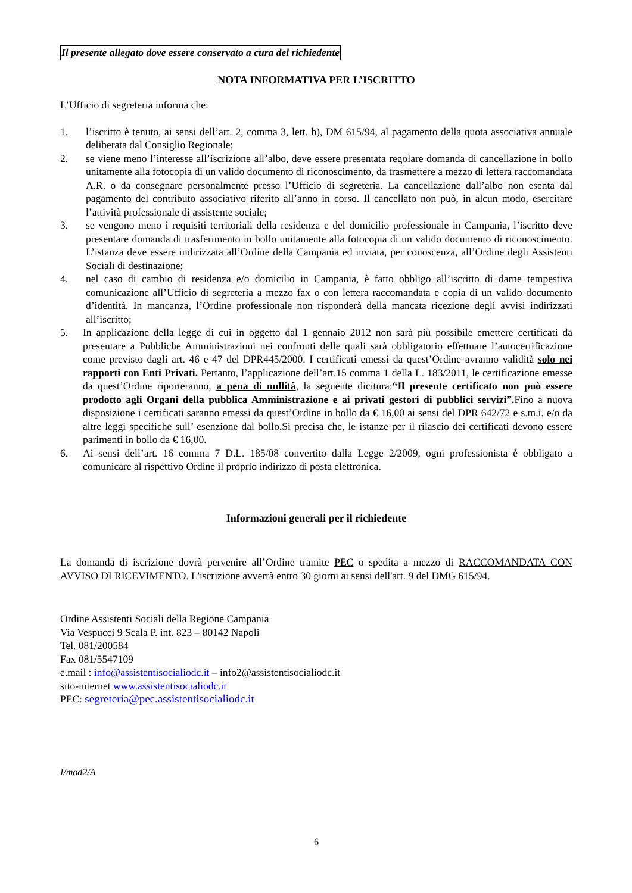Il presente allegato dove essere conservato a cura del richiedente
NOTA INFORMATIVA PER L’ISCRITTO
L’Ufficio di segreteria informa che:
1. l’iscritto è tenuto, ai sensi dell’art. 2, comma 3, lett. b), DM 615/94, al pagamento della quota associativa annuale deliberata dal Consiglio Regionale;
2. se viene meno l’interesse all’iscrizione all’albo, deve essere presentata regolare domanda di cancellazione in bollo unitamente alla fotocopia di un valido documento di riconoscimento, da trasmettere a mezzo di lettera raccomandata A.R. o da consegnare personalmente presso l’Ufficio di segreteria. La cancellazione dall’albo non esenta dal pagamento del contributo associativo riferito all’anno in corso. Il cancellato non può, in alcun modo, esercitare l’attività professionale di assistente sociale;
3. se vengono meno i requisiti territoriali della residenza e del domicilio professionale in Campania, l’iscritto deve presentare domanda di trasferimento in bollo unitamente alla fotocopia di un valido documento di riconoscimento. L’istanza deve essere indirizzata all’Ordine della Campania ed inviata, per conoscenza, all’Ordine degli Assistenti Sociali di destinazione;
4. nel caso di cambio di residenza e/o domicilio in Campania, è fatto obbligo all’iscritto di darne tempestiva comunicazione all’Ufficio di segreteria a mezzo fax o con lettera raccomandata e copia di un valido documento d’identità. In mancanza, l’Ordine professionale non risponderà della mancata ricezione degli avvisi indirizzati all’iscritto;
5. In applicazione della legge di cui in oggetto dal 1 gennaio 2012 non sarà più possibile emettere certificati da presentare a Pubbliche Amministrazioni nei confronti delle quali sarà obbligatorio effettuare l’autocertificazione come previsto dagli art. 46 e 47 del DPR445/2000. I certificati emessi da quest’Ordine avranno validità solo nei rapporti con Enti Privati. Pertanto, l’applicazione dell’art.15 comma 1 della L. 183/2011, le certificazione emesse da quest’Ordine riporteranno, a pena di nullità, la seguente dicitura:“Il presente certificato non può essere prodotto agli Organi della pubblica Amministrazione e ai privati gestori di pubblici servizi”. Fino a nuova disposizione i certificati saranno emessi da quest’Ordine in bollo da € 16,00 ai sensi del DPR 642/72 e s.m.i. e/o da altre leggi specifiche sull’ esenzione dal bollo.Si precisa che, le istanze per il rilascio dei certificati devono essere parimenti in bollo da € 16,00.
6. Ai sensi dell’art. 16 comma 7 D.L. 185/08 convertito dalla Legge 2/2009, ogni professionista è obbligato a comunicare al rispettivo Ordine il proprio indirizzo di posta elettronica.
Informazioni generali per il richiedente
La domanda di iscrizione dovrà pervenire all’Ordine tramite PEC o spedita a mezzo di RACCOMANDATA CON AVVISO DI RICEVIMENTO. L'iscrizione avverrà entro 30 giorni ai sensi dell'art. 9 del DMG 615/94.
Ordine Assistenti Sociali della Regione Campania
Via Vespucci 9 Scala P. int. 823 – 80142 Napoli
Tel. 081/200584
Fax 081/5547109
e.mail : info@assistentisocialiodc.it – info2@assistentisocialiodc.it
sito-internet www.assistentisocialiodc.it
PEC: segreteria@pec.assistentisocialiodc.it
I/mod2/A
6